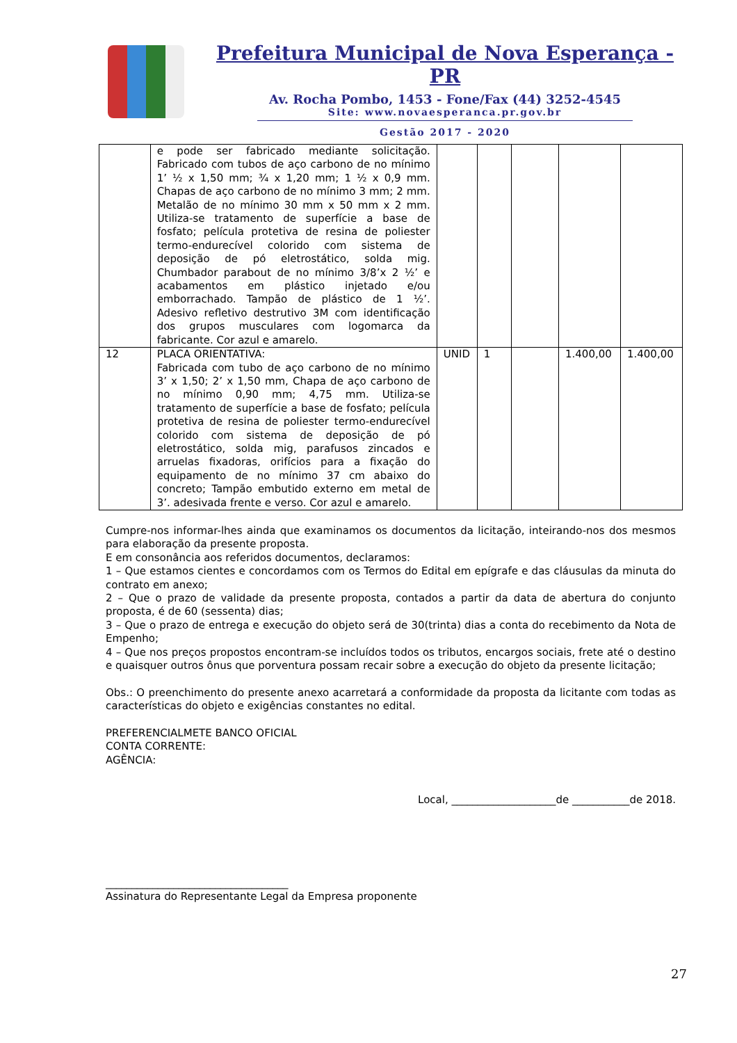Prefeitura Municipal de Nova Esperança - PR
Av. Rocha Pombo, 1453 - Fone/Fax (44) 3252-4545
Site: www.novaesperanca.pr.gov.br
Gestão 2017 - 2020
| | e pode ser fabricado mediante solicitação. Fabricado com tubos de aço carbono de no mínimo 1’ ½ x 1,50 mm; ¾ x 1,20 mm; 1 ½ x 0,9 mm. Chapas de aço carbono de no mínimo 3 mm; 2 mm. Metalão de no mínimo 30 mm x 50 mm x 2 mm. Utiliza-se tratamento de superfície a base de fosfato; película protetiva de resina de poliester termo-endurecível colorido com sistema de deposição de pó eletrostático, solda mig. Chumbador parabout de no mínimo 3/8’x 2 ½’ e acabamentos em plástico injetado e/ou emborrachado. Tampão de plástico de 1 ½’. Adesivo refletivo destrutivo 3M com identificação dos grupos musculares com logomarca da fabricante. Cor azul e amarelo. | | | | | |
| 12 | PLACA ORIENTATIVA: Fabricada com tubo de aço carbono de no mínimo 3’ x 1,50; 2’ x 1,50 mm, Chapa de aço carbono de no mínimo 0,90 mm; 4,75 mm. Utiliza-se tratamento de superfície a base de fosfato; película protetiva de resina de poliester termo-endurecível colorido com sistema de deposição de pó eletrostático, solda mig, parafusos zincados e arruelas fixadoras, orifícios para a fixação do equipamento de no mínimo 37 cm abaixo do concreto; Tampão embutido externo em metal de 3’. adesivada frente e verso. Cor azul e amarelo. | UNID | 1 | | 1.400,00 | 1.400,00 |
Cumpre-nos informar-lhes ainda que examinamos os documentos da licitação, inteirando-nos dos mesmos para elaboração da presente proposta.
E em consonância aos referidos documentos, declaramos:
1 – Que estamos cientes e concordamos com os Termos do Edital em epígrafe e das cláusulas da minuta do contrato em anexo;
2 – Que o prazo de validade da presente proposta, contados a partir da data de abertura do conjunto proposta, é de 60 (sessenta) dias;
3 – Que o prazo de entrega e execução do objeto será de 30(trinta) dias a conta do recebimento da Nota de Empenho;
4 – Que nos preços propostos encontram-se incluídos todos os tributos, encargos sociais, frete até o destino e quaisquer outros ônus que porventura possam recair sobre a execução do objeto da presente licitação;
Obs.: O preenchimento do presente anexo acarretará a conformidade da proposta da licitante com todas as características do objeto e exigências constantes no edital.
PREFERENCIALMETE BANCO OFICIAL
CONTA CORRENTE:
AGÊNCIA:
Local, ____________________de ___________de 2018.
___________________________________
Assinatura do Representante Legal da Empresa proponente
27